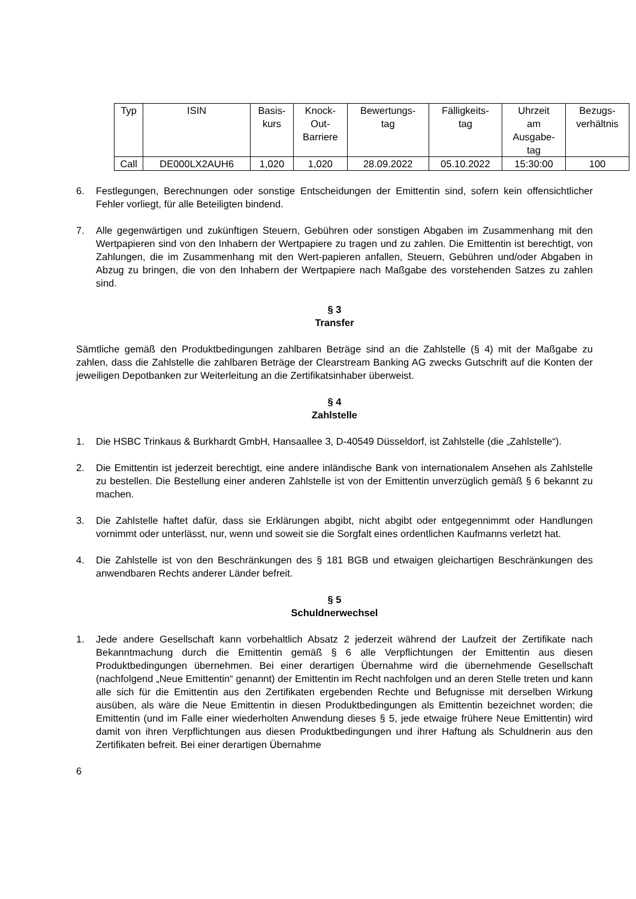| Typ | ISIN | Basis- kurs | Knock- Out- Barriere | Bewertungs- tag | Fälligkeits- tag | Uhrzeit am Ausgabe- tag | Bezugs- verhältnis |
| Call | DE000LX2AUH6 | 1,020 | 1,020 | 28.09.2022 | 05.10.2022 | 15:30:00 | 100 |
6. Festlegungen, Berechnungen oder sonstige Entscheidungen der Emittentin sind, sofern kein offensichtlicher Fehler vorliegt, für alle Beteiligten bindend.
7. Alle gegenwärtigen und zukünftigen Steuern, Gebühren oder sonstigen Abgaben im Zusammenhang mit den Wertpapieren sind von den Inhabern der Wertpapiere zu tragen und zu zahlen. Die Emittentin ist berechtigt, von Zahlungen, die im Zusammenhang mit den Wert-papieren anfallen, Steuern, Gebühren und/oder Abgaben in Abzug zu bringen, die von den Inhabern der Wertpapiere nach Maßgabe des vorstehenden Satzes zu zahlen sind.
§ 3
Transfer
Sämtliche gemäß den Produktbedingungen zahlbaren Beträge sind an die Zahlstelle (§ 4) mit der Maßgabe zu zahlen, dass die Zahlstelle die zahlbaren Beträge der Clearstream Banking AG zwecks Gutschrift auf die Konten der jeweiligen Depotbanken zur Weiterleitung an die Zertifikatsinhaber überweist.
§ 4
Zahlstelle
1. Die HSBC Trinkaus & Burkhardt GmbH, Hansaallee 3, D-40549 Düsseldorf, ist Zahlstelle (die „Zahlstelle“).
2. Die Emittentin ist jederzeit berechtigt, eine andere inländische Bank von internationalem Ansehen als Zahlstelle zu bestellen. Die Bestellung einer anderen Zahlstelle ist von der Emittentin unverzüglich gemäß § 6 bekannt zu machen.
3. Die Zahlstelle haftet dafür, dass sie Erklärungen abgibt, nicht abgibt oder entgegennimmt oder Handlungen vornimmt oder unterlässt, nur, wenn und soweit sie die Sorgfalt eines ordentlichen Kaufmanns verletzt hat.
4. Die Zahlstelle ist von den Beschränkungen des § 181 BGB und etwaigen gleichartigen Beschränkungen des anwendbaren Rechts anderer Länder befreit.
§ 5
Schuldnerwechsel
1. Jede andere Gesellschaft kann vorbehaltlich Absatz 2 jederzeit während der Laufzeit der Zertifikate nach Bekanntmachung durch die Emittentin gemäß § 6 alle Verpflichtungen der Emittentin aus diesen Produktbedingungen übernehmen. Bei einer derartigen Übernahme wird die übernehmende Gesellschaft (nachfolgend „Neue Emittentin“ genannt) der Emittentin im Recht nachfolgen und an deren Stelle treten und kann alle sich für die Emittentin aus den Zertifikaten ergebenden Rechte und Befugnisse mit derselben Wirkung ausüben, als wäre die Neue Emittentin in diesen Produktbedingungen als Emittentin bezeichnet worden; die Emittentin (und im Falle einer wiederholten Anwendung dieses § 5, jede etwaige frühere Neue Emittentin) wird damit von ihren Verpflichtungen aus diesen Produktbedingungen und ihrer Haftung als Schuldnerin aus den Zertifikaten befreit. Bei einer derartigen Übernahme
6